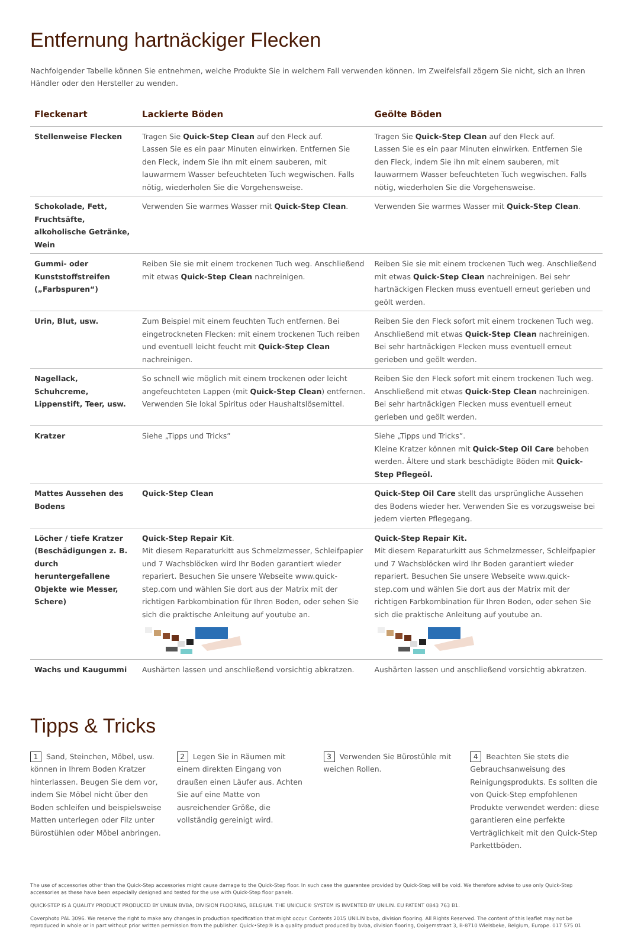Entfernung hartnäckiger Flecken
Nachfolgender Tabelle können Sie entnehmen, welche Produkte Sie in welchem Fall verwenden können. Im Zweifelsfall zögern Sie nicht, sich an Ihren Händler oder den Hersteller zu wenden.
| Fleckenart | Lackierte Böden | Geölte Böden |
| --- | --- | --- |
| Stellenweise Flecken | Tragen Sie Quick-Step Clean auf den Fleck auf. Lassen Sie es ein paar Minuten einwirken. Entfernen Sie den Fleck, indem Sie ihn mit einem sauberen, mit lauwarmem Wasser befeuchteten Tuch wegwischen. Falls nötig, wiederholen Sie die Vorgehensweise. | Tragen Sie Quick-Step Clean auf den Fleck auf. Lassen Sie es ein paar Minuten einwirken. Entfernen Sie den Fleck, indem Sie ihn mit einem sauberen, mit lauwarmem Wasser befeuchteten Tuch wegwischen. Falls nötig, wiederholen Sie die Vorgehensweise. |
| Schokolade, Fett, Fruchtsäfte, alkoholische Getränke, Wein | Verwenden Sie warmes Wasser mit Quick-Step Clean . | Verwenden Sie warmes Wasser mit Quick-Step Clean . |
| Gummi- oder Kunststoffstreifen („Farbspuren“) | Reiben Sie sie mit einem trockenen Tuch weg. Anschließend mit etwas Quick-Step Clean nachreinigen. | Reiben Sie sie mit einem trockenen Tuch weg. Anschließend mit etwas Quick-Step Clean nachreinigen. Bei sehr hartnäckigen Flecken muss eventuell erneut gerieben und geölt werden. |
| Urin, Blut, usw. | Zum Beispiel mit einem feuchten Tuch entfernen. Bei eingetrockneten Flecken: mit einem trockenen Tuch reiben und eventuell leicht feucht mit Quick-Step Clean nachreinigen. | Reiben Sie den Fleck sofort mit einem trockenen Tuch weg. Anschließend mit etwas Quick-Step Clean nachreinigen. Bei sehr hartnäckigen Flecken muss eventuell erneut gerieben und geölt werden. |
| Nagellack, Schuhcreme, Lippenstift, Teer, usw. | So schnell wie möglich mit einem trockenen oder leicht angefeuchteten Lappen (mit Quick-Step Clean ) entfernen. Verwenden Sie lokal Spiritus oder Haushaltslösemittel. | Reiben Sie den Fleck sofort mit einem trockenen Tuch weg. Anschließend mit etwas Quick-Step Clean nachreinigen. Bei sehr hartnäckigen Flecken muss eventuell erneut gerieben und geölt werden. |
| Kratzer | Siehe „Tipps und Tricks” | Siehe „Tipps und Tricks”. Kleine Kratzer können mit Quick-Step Oil Care behoben werden. Ältere und stark beschädigte Böden mit Quick-Step Pflegeöl. |
| Mattes Aussehen des Bodens | Quick-Step Clean | Quick-Step Oil Care stellt das ursprüngliche Aussehen des Bodens wieder her. Verwenden Sie es vorzugsweise bei jedem vierten Pflegegang. |
| Löcher / tiefe Kratzer (Beschädigungen z. B. durch heruntergefallene Objekte wie Messer, Schere) | Quick-Step Repair Kit . Mit diesem Reparaturkitt aus Schmelzmesser, Schleifpapier und 7 Wachsblöcken wird Ihr Boden garantiert wieder repariert. Besuchen Sie unsere Webseite www.quick-step.com und wählen Sie dort aus der Matrix mit der richtigen Farbkombination für Ihren Boden, oder sehen Sie sich die praktische Anleitung auf youtube an. | Quick-Step Repair Kit. Mit diesem Reparaturkitt aus Schmelzmesser, Schleifpapier und 7 Wachsblöcken wird Ihr Boden garantiert wieder repariert. Besuchen Sie unsere Webseite www.quick-step.com und wählen Sie dort aus der Matrix mit der richtigen Farbkombination für Ihren Boden, oder sehen Sie sich die praktische Anleitung auf youtube an. |
| Wachs und Kaugummi | Aushärten lassen und anschließend vorsichtig abkratzen. | Aushärten lassen und anschließend vorsichtig abkratzen. |
Tipps & Tricks
1 Sand, Steinchen, Möbel, usw. können in Ihrem Boden Kratzer hinterlassen. Beugen Sie dem vor, indem Sie Möbel nicht über den Boden schleifen und beispielsweise Matten unterlegen oder Filz unter Bürostühlen oder Möbel anbringen.
2 Legen Sie in Räumen mit einem direkten Eingang von draußen einen Läufer aus. Achten Sie auf eine Matte von ausreichender Größe, die vollständig gereinigt wird.
3 Verwenden Sie Bürostühle mit weichen Rollen.
4 Beachten Sie stets die Gebrauchsanweisung des Reinigungsprodukts. Es sollten die von Quick-Step empfohlenen Produkte verwendet werden: diese garantieren eine perfekte Verträglichkeit mit den Quick-Step Parkettböden.
The use of accessories other than the Quick-Step accessories might cause damage to the Quick-Step floor. In such case the guarantee provided by Quick-Step will be void. We therefore advise to use only Quick-Step accessories as these have been especially designed and tested for the use with Quick-Step floor panels.
QUICK-STEP IS A QUALITY PRODUCT PRODUCED BY UNILIN BVBA, DIVISION FLOORING, BELGIUM. THE UNICLIC® SYSTEM IS INVENTED BY UNILIN. EU PATENT 0843 763 B1.
Coverphoto PAL 3096. We reserve the right to make any changes in production specification that might occur. Contents 2015 UNILIN bvba, division flooring. All Rights Reserved. The content of this leaflet may not be reproduced in whole or in part without prior written permission from the publisher. Quick•Step® is a quality product produced by bvba, division flooring, Ooigemstraat 3, B-8710 Wielsbeke, Belgium, Europe. 017 575 01